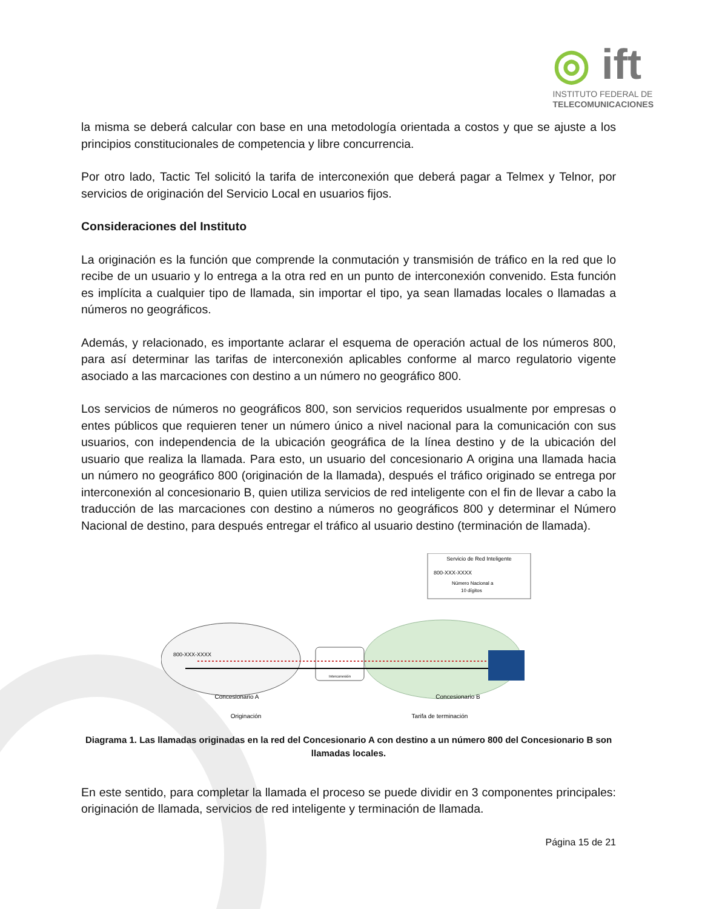◎ ift
INSTITUTO FEDERAL DE
TELECOMUNICACIONES
la misma se deberá calcular con base en una metodología orientada a costos y que se ajuste a los principios constitucionales de competencia y libre concurrencia.
Por otro lado, Tactic Tel solicitó la tarifa de interconexión que deberá pagar a Telmex y Telnor, por servicios de originación del Servicio Local en usuarios fijos.
Consideraciones del Instituto
La originación es la función que comprende la conmutación y transmisión de tráfico en la red que lo recibe de un usuario y lo entrega a la otra red en un punto de interconexión convenido. Esta función es implícita a cualquier tipo de llamada, sin importar el tipo, ya sean llamadas locales o llamadas a números no geográficos.
Además, y relacionado, es importante aclarar el esquema de operación actual de los números 800, para así determinar las tarifas de interconexión aplicables conforme al marco regulatorio vigente asociado a las marcaciones con destino a un número no geográfico 800.
Los servicios de números no geográficos 800, son servicios requeridos usualmente por empresas o entes públicos que requieren tener un número único a nivel nacional para la comunicación con sus usuarios, con independencia de la ubicación geográfica de la línea destino y de la ubicación del usuario que realiza la llamada. Para esto, un usuario del concesionario A origina una llamada hacia un número no geográfico 800 (originación de la llamada), después el tráfico originado se entrega por interconexión al concesionario B, quien utiliza servicios de red inteligente con el fin de llevar a cabo la traducción de las marcaciones con destino a números no geográficos 800 y determinar el Número Nacional de destino, para después entregar el tráfico al usuario destino (terminación de llamada).
Servicio de Red Inteligente
800-XXX-XXXX
Número Nacional a
10 dígitos
800-XXX-XXXX
Interconexión
Concesionario A
Concesionario B
Originación
Tarifa de terminación
Diagrama 1. Las llamadas originadas en la red del Concesionario A con destino a un número 800 del Concesionario B son llamadas locales.
En este sentido, para completar la llamada el proceso se puede dividir en 3 componentes principales: originación de llamada, servicios de red inteligente y terminación de llamada.
Página 15 de 21